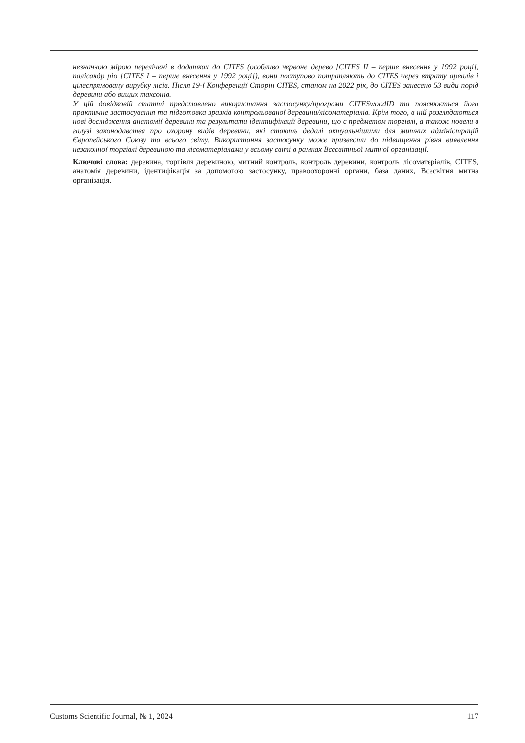незначною мірою перелічені в додатках до CITES (особливо червоне дерево [CITES II – перше внесення у 1992 році], палісандр ріо [CITES I – перше внесення у 1992 році]), вони поступово потрапляють до CITES через втрату ареалів і цілеспрямовану вирубку лісів. Після 19-ї Конференції Сторін CITES, станом на 2022 рік, до CITES занесено 53 види порід деревини або вищих таксонів.
У цій довідковій статті представлено використання застосунку/програми CITESwoodID та пояснюється його практичне застосування та підготовка зразків контрольованої деревини/лісоматеріалів. Крім того, в ній розглядаються нові дослідження анатомії деревини та результати ідентифікації деревини, що є предметом торгівлі, а також новели в галузі законодавства про охорону видів деревини, які стають дедалі актуальнішими для митних адміністрацій Європейського Союзу та всього світу. Використання застосунку може призвести до підвищення рівня виявлення незаконної торгівлі деревиною та лісоматеріалами у всьому світі в рамках Всесвітньої митної організації.
Ключові слова: деревина, торгівля деревиною, митний контроль, контроль деревини, контроль лісоматеріалів, CITES, анатомія деревини, ідентифікація за допомогою застосунку, правоохоронні органи, база даних, Всесвітня митна організація.
Customs Scientific Journal, № 1, 2024 117